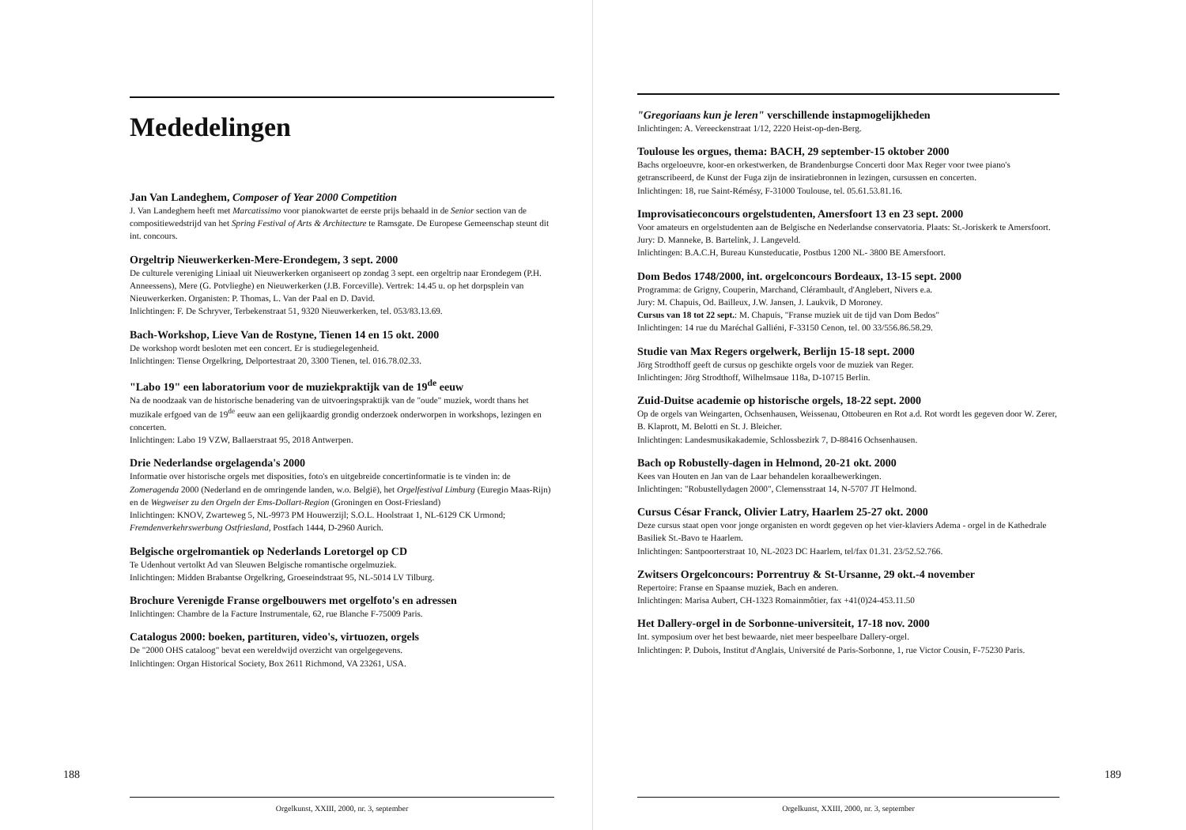Mededelingen
Jan Van Landeghem, Composer of Year 2000 Competition
J. Van Landeghem heeft met Marcatissimo voor pianokwartet de eerste prijs behaald in de Senior section van de compositiewedstrijd van het Spring Festival of Arts & Architecture te Ramsgate. De Europese Gemeenschap steunt dit int. concours.
Orgeltrip Nieuwerkerken-Mere-Erondegem, 3 sept. 2000
De culturele vereniging Liniaal uit Nieuwerkerken organiseert op zondag 3 sept. een orgeltrip naar Erondegem (P.H. Anneessens), Mere (G. Potvlieghe) en Nieuwerkerken (J.B. Forceville). Vertrek: 14.45 u. op het dorpsplein van Nieuwerkerken. Organisten: P. Thomas, L. Van der Paal en D. David.
Inlichtingen: F. De Schryver, Terbekenstraat 51, 9320 Nieuwerkerken, tel. 053/83.13.69.
Bach-Workshop, Lieve Van de Rostyne, Tienen 14 en 15 okt. 2000
De workshop wordt besloten met een concert. Er is studiegelegenheid.
Inlichtingen: Tiense Orgelkring, Delportestraat 20, 3300 Tienen, tel. 016.78.02.33.
"Labo 19" een laboratorium voor de muziekpraktijk van de 19<sup>de</sup> eeuw
Na de noodzaak van de historische benadering van de uitvoeringspraktijk van de "oude" muziek, wordt thans het muzikale erfgoed van de 19<sup>de</sup> eeuw aan een gelijkaardig grondig onderzoek onderworpen in workshops, lezingen en concerten.
Inlichtingen: Labo 19 VZW, Ballaerstraat 95, 2018 Antwerpen.
Drie Nederlandse orgelagenda's 2000
Informatie over historische orgels met disposities, foto's en uitgebreide concertinformatie is te vinden in: de Zomeragenda 2000 (Nederland en de omringende landen, w.o. België), het Orgelfestival Limburg (Euregio Maas-Rijn) en de Wegweiser zu den Orgeln der Ems-Dollart-Region (Groningen en Oost-Friesland)
Inlichtingen: KNOV, Zwarteweg 5, NL-9973 PM Houwerzijl; S.O.L. Hoolstraat 1, NL-6129 CK Urmond; Fremdenverkehrswerbung Ostfriesland, Postfach 1444, D-2960 Aurich.
Belgische orgelromantiek op Nederlands Loretorgel op CD
Te Udenhout vertolkt Ad van Sleuwen Belgische romantische orgelmuziek.
Inlichtingen: Midden Brabantse Orgelkring, Groeseindstraat 95, NL-5014 LV Tilburg.
Brochure Verenigde Franse orgelbouwers met orgelfoto's en adressen
Inlichtingen: Chambre de la Facture Instrumentale, 62, rue Blanche F-75009 Paris.
Catalogus 2000: boeken, partituren, video's, virtuozen, orgels
De "2000 OHS cataloog" bevat een wereldwijd overzicht van orgelgegevens.
Inlichtingen: Organ Historical Society, Box 2611 Richmond, VA 23261, USA.
188
Orgelkunst, XXIII, 2000, nr. 3, september
"Gregoriaans kun je leren" verschillende instapmogelijkheden
Inlichtingen: A. Vereeckenstraat 1/12, 2220 Heist-op-den-Berg.
Toulouse les orgues, thema: BACH, 29 september-15 oktober 2000
Bachs orgeloeuvre, koor-en orkestwerken, de Brandenburgse Concerti door Max Reger voor twee piano's getranscribeerd, de Kunst der Fuga zijn de insiratiebronnen in lezingen, cursussen en concerten.
Inlichtingen: 18, rue Saint-Rémésy, F-31000 Toulouse, tel. 05.61.53.81.16.
Improvisatieconcours orgelstudenten, Amersfoort 13 en 23 sept. 2000
Voor amateurs en orgelstudenten aan de Belgische en Nederlandse conservatoria. Plaats: St.-Joriskerk te Amersfoort. Jury: D. Manneke, B. Bartelink, J. Langeveld.
Inlichtingen: B.A.C.H, Bureau Kunsteducatie, Postbus 1200 NL- 3800 BE Amersfoort.
Dom Bedos 1748/2000, int. orgelconcours Bordeaux, 13-15 sept. 2000
Programma: de Grigny, Couperin, Marchand, Clérambault, d'Anglebert, Nivers e.a.
Jury: M. Chapuis, Od. Bailleux, J.W. Jansen, J. Laukvik, D Moroney.
Cursus van 18 tot 22 sept.: M. Chapuis, "Franse muziek uit de tijd van Dom Bedos"
Inlichtingen: 14 rue du Maréchal Galliéni, F-33150 Cenon, tel. 00 33/556.86.58.29.
Studie van Max Regers orgelwerk, Berlijn 15-18 sept. 2000
Jörg Strodthoff geeft de cursus op geschikte orgels voor de muziek van Reger.
Inlichtingen: Jörg Strodthoff, Wilhelmsaue 118a, D-10715 Berlin.
Zuid-Duitse academie op historische orgels, 18-22 sept. 2000
Op de orgels van Weingarten, Ochsenhausen, Weissenau, Ottobeuren en Rot a.d. Rot wordt les gegeven door W. Zerer, B. Klaprott, M. Belotti en St. J. Bleicher.
Inlichtingen: Landesmusikakademie, Schlossbezirk 7, D-88416 Ochsenhausen.
Bach op Robustelly-dagen in Helmond, 20-21 okt. 2000
Kees van Houten en Jan van de Laar behandelen koraalbewerkingen.
Inlichtingen: "Robustellydagen 2000", Clemensstraat 14, N-5707 JT Helmond.
Cursus César Franck, Olivier Latry, Haarlem 25-27 okt. 2000
Deze cursus staat open voor jonge organisten en wordt gegeven op het vier-klaviers Adema - orgel in de Kathedrale Basiliek St.-Bavo te Haarlem.
Inlichtingen: Santpoorterstraat 10, NL-2023 DC Haarlem, tel/fax 01.31. 23/52.52.766.
Zwitsers Orgelconcours: Porrentruy & St-Ursanne, 29 okt.-4 november
Repertoire: Franse en Spaanse muziek, Bach en anderen.
Inlichtingen: Marisa Aubert, CH-1323 Romainmôtier, fax +41(0)24-453.11.50
Het Dallery-orgel in de Sorbonne-universiteit, 17-18 nov. 2000
Int. symposium over het best bewaarde, niet meer bespeelbare Dallery-orgel.
Inlichtingen: P. Dubois, Institut d'Anglais, Université de Paris-Sorbonne, 1, rue Victor Cousin, F-75230 Paris.
189
Orgelkunst, XXIII, 2000, nr. 3, september